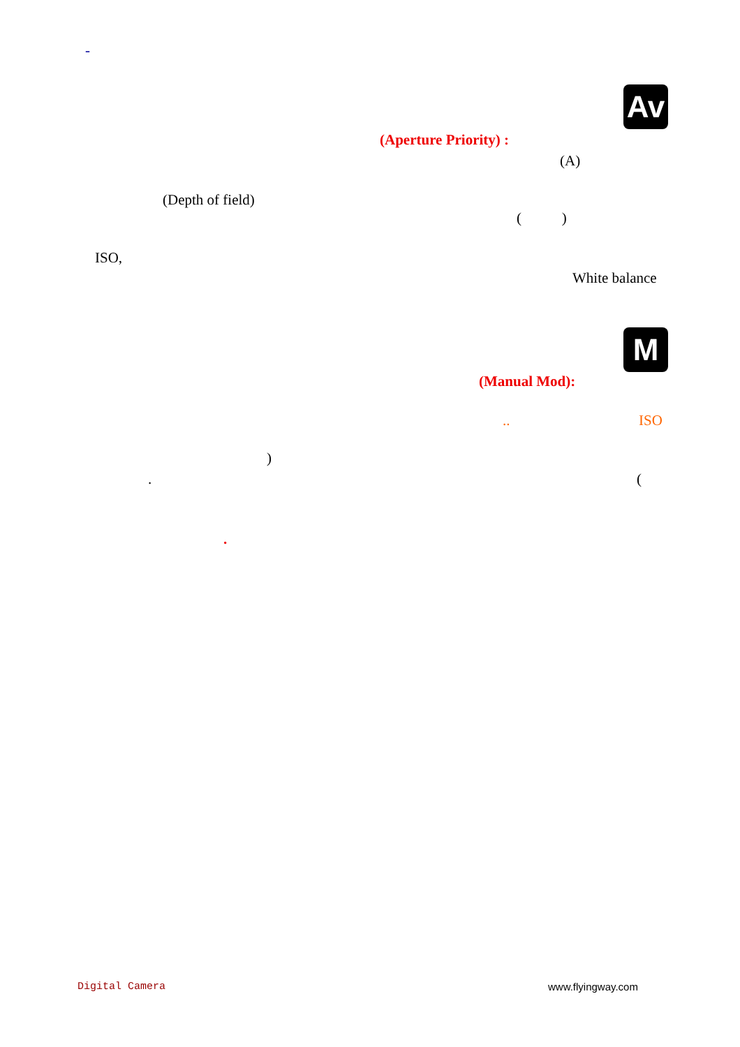-
Av
(Aperture Priority) :
(A)
(Depth of field)
( )
ISO,
White balance
M
(Manual Mod):
.. ISO
)
. (
.
Digital Camera www.flyingway.com